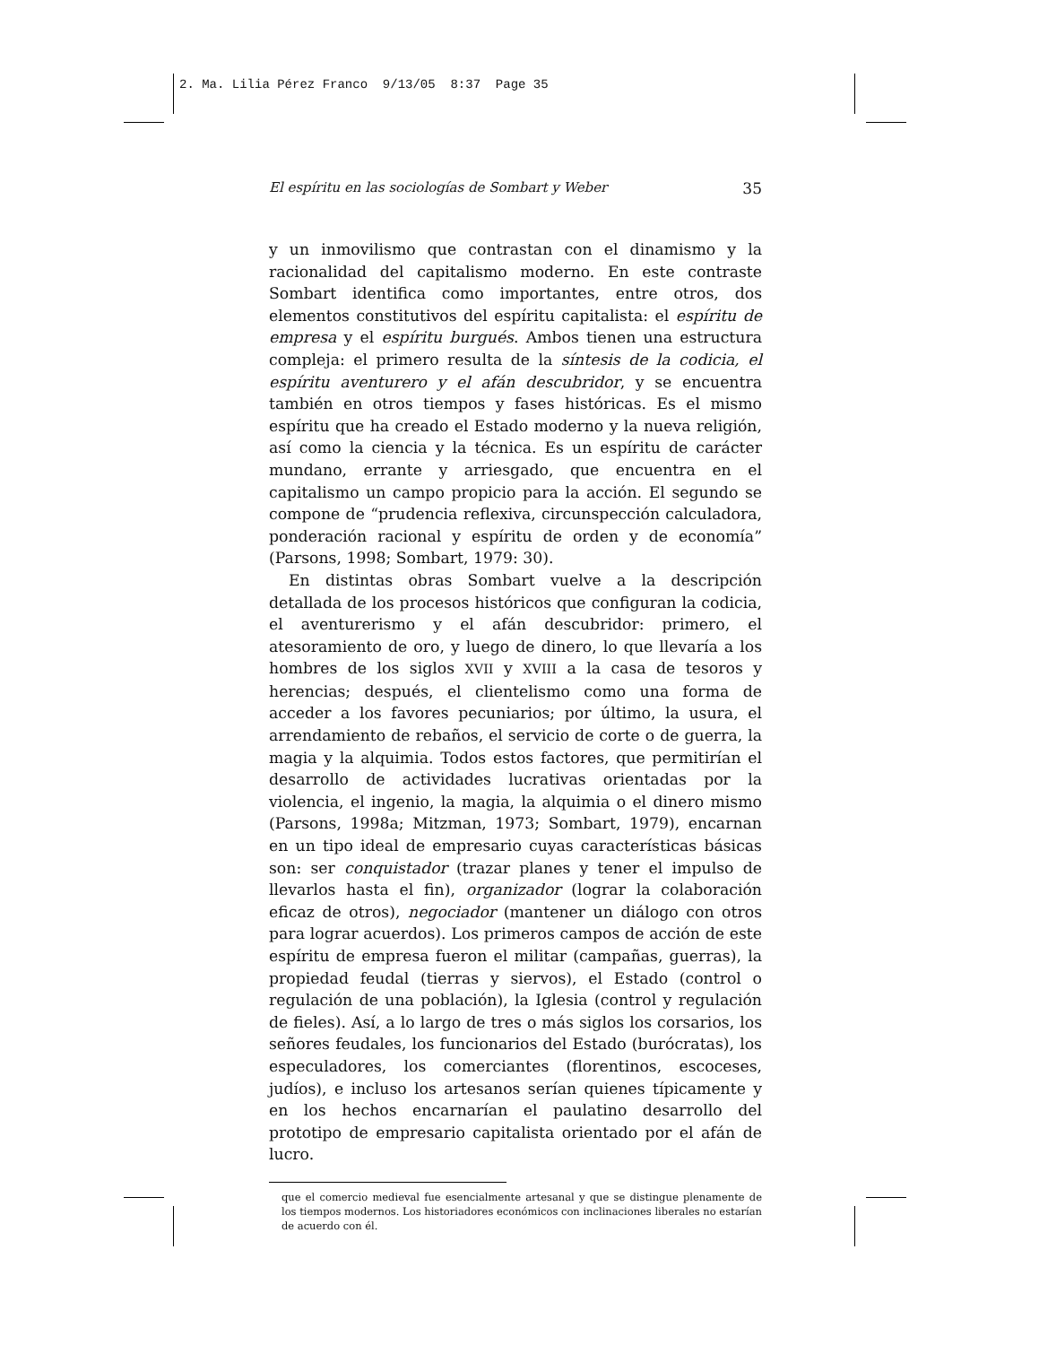2. Ma. Lilia Pérez Franco 9/13/05 8:37 Page 35
El espíritu en las sociologías de Sombart y Weber 35
y un inmovilismo que contrastan con el dinamismo y la racionalidad del capitalismo moderno. En este contraste Sombart identifica como importantes, entre otros, dos elementos constitutivos del espíritu capitalista: el espíritu de empresa y el espíritu burgués. Ambos tienen una estructura compleja: el primero resulta de la síntesis de la codicia, el espíritu aventurero y el afán descubridor, y se encuentra también en otros tiempos y fases históricas. Es el mismo espíritu que ha creado el Estado moderno y la nueva religión, así como la ciencia y la técnica. Es un espíritu de carácter mundano, errante y arriesgado, que encuentra en el capitalismo un campo propicio para la acción. El segundo se compone de “prudencia reflexiva, circunspección calculadora, ponderación racional y espíritu de orden y de economía” (Parsons, 1998; Sombart, 1979: 30).
En distintas obras Sombart vuelve a la descripción detallada de los procesos históricos que configuran la codicia, el aventurerismo y el afán descubridor: primero, el atesoramiento de oro, y luego de dinero, lo que llevaría a los hombres de los siglos XVII y XVIII a la casa de tesoros y herencias; después, el clientelismo como una forma de acceder a los favores pecuniarios; por último, la usura, el arrendamiento de rebaños, el servicio de corte o de guerra, la magia y la alquimia. Todos estos factores, que permitirían el desarrollo de actividades lucrativas orientadas por la violencia, el ingenio, la magia, la alquimia o el dinero mismo (Parsons, 1998a; Mitzman, 1973; Sombart, 1979), encarnan en un tipo ideal de empresario cuyas características básicas son: ser conquistador (trazar planes y tener el impulso de llevarlos hasta el fin), organizador (lograr la colaboración eficaz de otros), negociador (mantener un diálogo con otros para lograr acuerdos). Los primeros campos de acción de este espíritu de empresa fueron el militar (campañas, guerras), la propiedad feudal (tierras y siervos), el Estado (control o regulación de una población), la Iglesia (control y regulación de fieles). Así, a lo largo de tres o más siglos los corsarios, los señores feudales, los funcionarios del Estado (burócratas), los especuladores, los comerciantes (florentinos, escoceses, judíos), e incluso los artesanos serían quienes típicamente y en los hechos encarnarían el paulatino desarrollo del prototipo de empresario capitalista orientado por el afán de lucro.
que el comercio medieval fue esencialmente artesanal y que se distingue plenamente de los tiempos modernos. Los historiadores económicos con inclinaciones liberales no estarían de acuerdo con él.